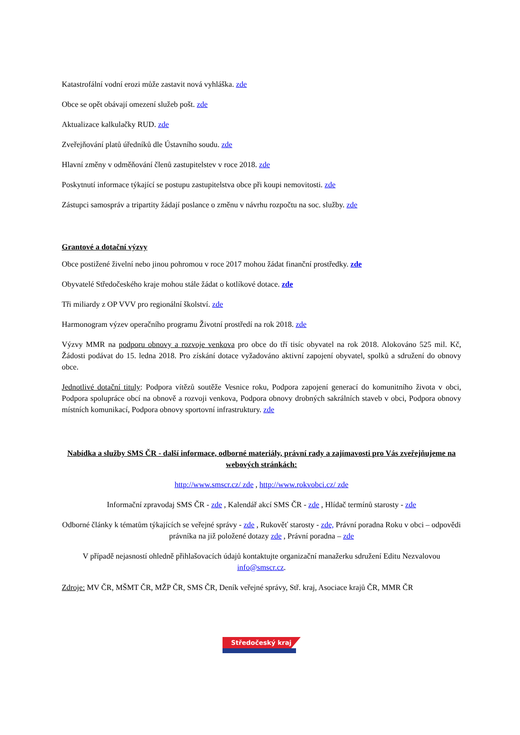Katastrofální vodní erozi může zastavit nová vyhláška. zde
Obce se opět obávají omezení služeb pošt. zde
Aktualizace kalkulačky RUD. zde
Zveřejňování platů úředníků dle Ústavního soudu. zde
Hlavní změny v odměňování členů zastupitelstev v roce 2018. zde
Poskytnutí informace týkající se postupu zastupitelstva obce při koupi nemovitosti. zde
Zástupci samospráv a tripartity žádají poslance o změnu v návrhu rozpočtu na soc. služby. zde
Grantové a dotační výzvy
Obce postižené živelní nebo jinou pohromou v roce 2017 mohou žádat finanční prostředky. zde
Obyvatelé Středočeského kraje mohou stále žádat o kotlíkové dotace. zde
Tři miliardy z OP VVV pro regionální školství. zde
Harmonogram výzev operačního programu Životní prostředí na rok 2018. zde
Výzvy MMR na podporu obnovy a rozvoje venkova pro obce do tří tisíc obyvatel na rok 2018. Alokováno 525 mil. Kč, Žádosti podávat do 15. ledna 2018. Pro získání dotace vyžadováno aktivní zapojení obyvatel, spolků a sdružení do obnovy obce.
Jednotlivé dotační tituly: Podpora vítězů soutěže Vesnice roku, Podpora zapojení generací do komunitního života v obci, Podpora spolupráce obcí na obnově a rozvoji venkova, Podpora obnovy drobných sakrálních staveb v obci, Podpora obnovy místních komunikací, Podpora obnovy sportovní infrastruktury. zde
Nabídka a služby SMS ČR - další informace, odborné materiály, právní rady a zajímavosti pro Vás zveřejňujeme na webových stránkách:
http://www.smscr.cz/ zde , http://www.rokvobci.cz/ zde
Informační zpravodaj SMS ČR - zde , Kalendář akcí SMS ČR - zde , Hlídač termínů starosty - zde
Odborné články k tématům týkajících se veřejné správy - zde , Rukověť starosty - zde, Právní poradna Roku v obci – odpovědi právníka na již položené dotazy zde , Právní poradna – zde
V případě nejasností ohledně přihlašovacích údajů kontaktujte organizační manažerku sdružení Editu Nezvalovou info@smscr.cz.
Zdroje: MV ČR, MŠMT ČR, MŽP ČR, SMS ČR, Deník veřejné správy, Stř. kraj, Asociace krajů ČR, MMR ČR
Středočeský kraj